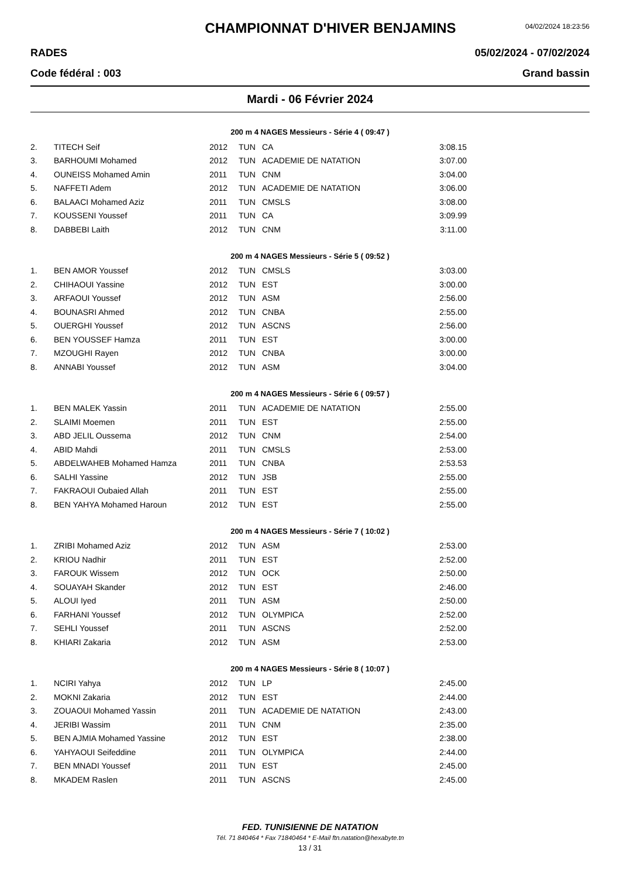CHAMPIONNAT D'HIVER BENJAMINS
04/02/2024 18:23:56
RADES 05/02/2024 - 07/02/2024
Code fédéral : 003 Grand bassin
Mardi - 06 Février 2024
200 m 4 NAGES Messieurs - Série 4 ( 09:47 )
| 2. | TITECH Seif | 2012 | TUN | CA | 3:08.15 |
| 3. | BARHOUMI Mohamed | 2012 | TUN | ACADEMIE DE NATATION | 3:07.00 |
| 4. | OUNEISS Mohamed Amin | 2011 | TUN | CNM | 3:04.00 |
| 5. | NAFFETI Adem | 2012 | TUN | ACADEMIE DE NATATION | 3:06.00 |
| 6. | BALAACI Mohamed Aziz | 2011 | TUN | CMSLS | 3:08.00 |
| 7. | KOUSSENI Youssef | 2011 | TUN | CA | 3:09.99 |
| 8. | DABBEBI Laith | 2012 | TUN | CNM | 3:11.00 |
200 m 4 NAGES Messieurs - Série 5 ( 09:52 )
| 1. | BEN AMOR Youssef | 2012 | TUN | CMSLS | 3:03.00 |
| 2. | CHIHAOUI Yassine | 2012 | TUN | EST | 3:00.00 |
| 3. | ARFAOUI Youssef | 2012 | TUN | ASM | 2:56.00 |
| 4. | BOUNASRI Ahmed | 2012 | TUN | CNBA | 2:55.00 |
| 5. | OUERGHI Youssef | 2012 | TUN | ASCNS | 2:56.00 |
| 6. | BEN YOUSSEF Hamza | 2011 | TUN | EST | 3:00.00 |
| 7. | MZOUGHI Rayen | 2012 | TUN | CNBA | 3:00.00 |
| 8. | ANNABI Youssef | 2012 | TUN | ASM | 3:04.00 |
200 m 4 NAGES Messieurs - Série 6 ( 09:57 )
| 1. | BEN MALEK Yassin | 2011 | TUN | ACADEMIE DE NATATION | 2:55.00 |
| 2. | SLAIMI Moemen | 2011 | TUN | EST | 2:55.00 |
| 3. | ABD JELIL Oussema | 2012 | TUN | CNM | 2:54.00 |
| 4. | ABID Mahdi | 2011 | TUN | CMSLS | 2:53.00 |
| 5. | ABDELWAHEB Mohamed Hamza | 2011 | TUN | CNBA | 2:53.53 |
| 6. | SALHI Yassine | 2012 | TUN | JSB | 2:55.00 |
| 7. | FAKRAOUI Oubaied Allah | 2011 | TUN | EST | 2:55.00 |
| 8. | BEN YAHYA Mohamed Haroun | 2012 | TUN | EST | 2:55.00 |
200 m 4 NAGES Messieurs - Série 7 ( 10:02 )
| 1. | ZRIBI Mohamed Aziz | 2012 | TUN | ASM | 2:53.00 |
| 2. | KRIOU Nadhir | 2011 | TUN | EST | 2:52.00 |
| 3. | FAROUK Wissem | 2012 | TUN | OCK | 2:50.00 |
| 4. | SOUAYAH Skander | 2012 | TUN | EST | 2:46.00 |
| 5. | ALOUI Iyed | 2011 | TUN | ASM | 2:50.00 |
| 6. | FARHANI Youssef | 2012 | TUN | OLYMPICA | 2:52.00 |
| 7. | SEHLI Youssef | 2011 | TUN | ASCNS | 2:52.00 |
| 8. | KHIARI Zakaria | 2012 | TUN | ASM | 2:53.00 |
200 m 4 NAGES Messieurs - Série 8 ( 10:07 )
| 1. | NCIRI Yahya | 2012 | TUN | LP | 2:45.00 |
| 2. | MOKNI Zakaria | 2012 | TUN | EST | 2:44.00 |
| 3. | ZOUAOUI Mohamed Yassin | 2011 | TUN | ACADEMIE DE NATATION | 2:43.00 |
| 4. | JERIBI Wassim | 2011 | TUN | CNM | 2:35.00 |
| 5. | BEN AJMIA Mohamed Yassine | 2012 | TUN | EST | 2:38.00 |
| 6. | YAHYAOUI Seifeddine | 2011 | TUN | OLYMPICA | 2:44.00 |
| 7. | BEN MNADI Youssef | 2011 | TUN | EST | 2:45.00 |
| 8. | MKADEM Raslen | 2011 | TUN | ASCNS | 2:45.00 |
FED. TUNISIENNE DE NATATION
Tél. 71 840464 * Fax 71840464 * E-Mail ftn.natation@hexabyte.tn
13 / 31